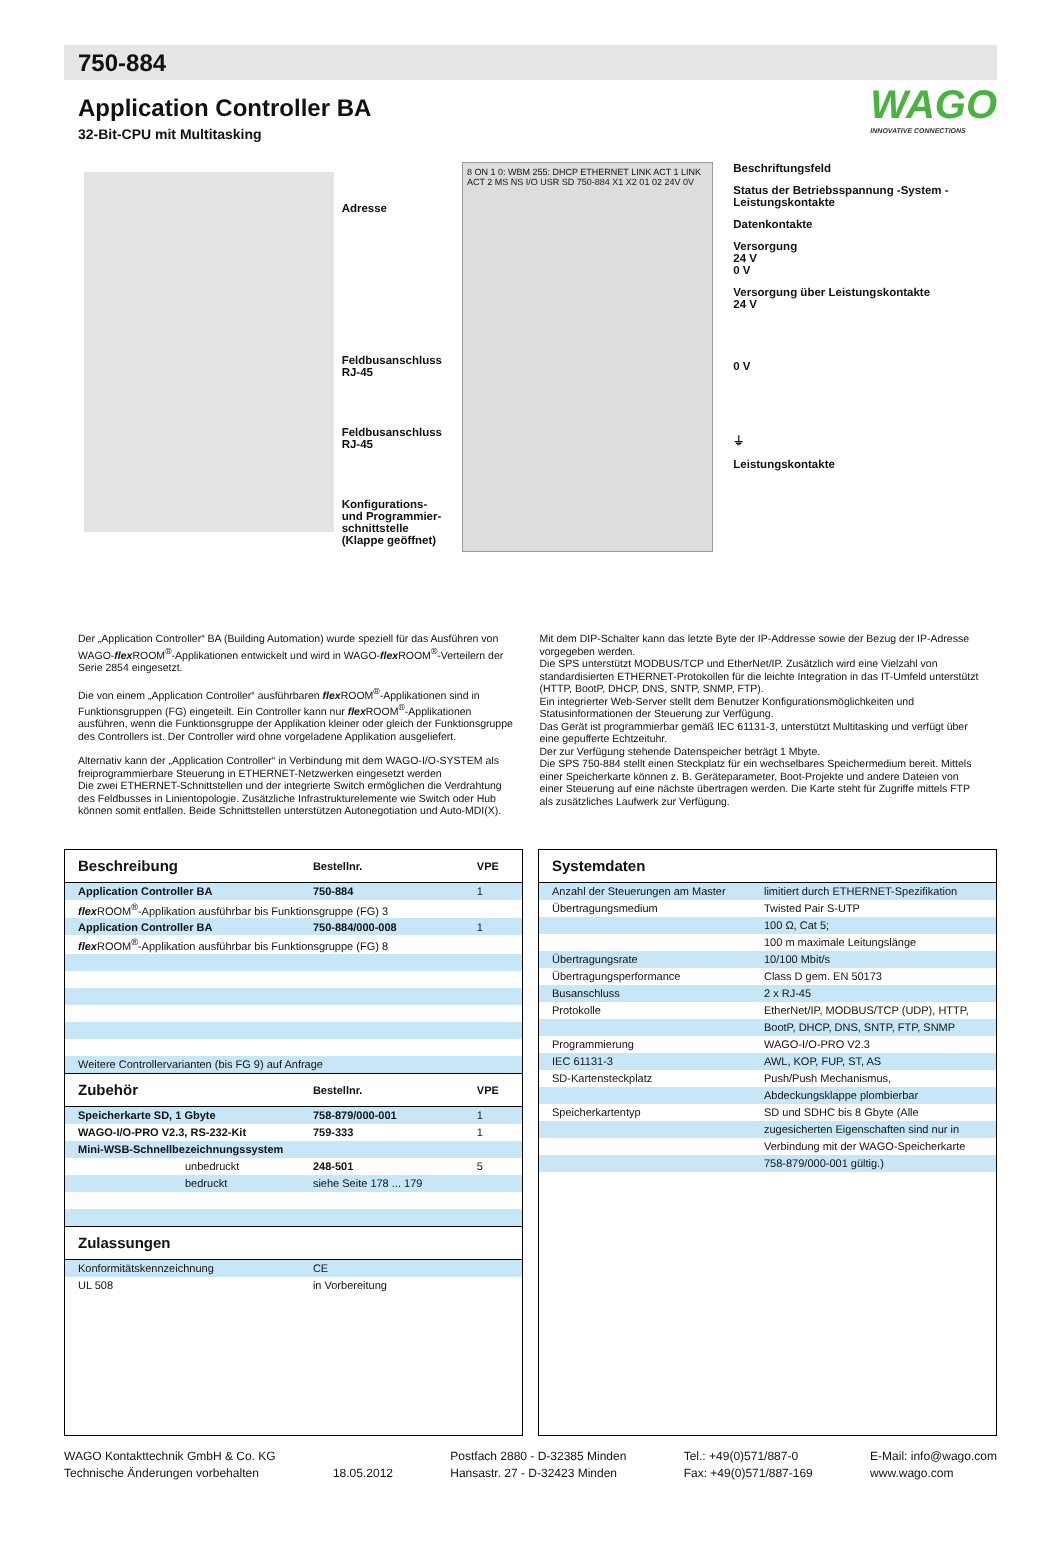750-884
Application Controller BA
32-Bit-CPU mit Multitasking
WAGO
INNOVATIVE CONNECTIONS
Adresse
Feldbusanschluss RJ-45
Feldbusanschluss RJ-45
Konfigurations- und Programmier-schnittstelle (Klappe geöffnet)
8 ON 1 0: WBM 255: DHCP ETHERNET LINK ACT 1 LINK ACT 2 MS NS I/O USR SD 750-884 X1 X2 01 02 24V 0V
Beschriftungsfeld
Status der Betriebsspannung -System -Leistungskontakte
Datenkontakte
Versorgung
24 V
0 V
Versorgung über Leistungskontakte
24 V
0 V
⏚
Leistungskontakte
Der „Application Controller“ BA (Building Automation) wurde speziell für das Ausführen von WAGO-flex ROOM<sup>®</sup>-Applikationen entwickelt und wird in WAGO-flex ROOM<sup>®</sup>-Verteilern der Serie 2854 eingesetzt.
Die von einem „Application Controller“ ausführbaren flex ROOM<sup>®</sup>-Applikationen sind in Funktionsgruppen (FG) eingeteilt. Ein Controller kann nur flex ROOM<sup>®</sup>-Applikationen ausführen, wenn die Funktionsgruppe der Applikation kleiner oder gleich der Funktionsgruppe des Controllers ist. Der Controller wird ohne vorgeladene Applikation ausgeliefert.
Alternativ kann der „Application Controller“ in Verbindung mit dem WAGO-I/O-SYSTEM als freiprogrammierbare Steuerung in ETHERNET-Netzwerken eingesetzt werden
Die zwei ETHERNET-Schnittstellen und der integrierte Switch ermöglichen die Verdrahtung des Feldbusses in Linientopologie. Zusätzliche Infrastrukturelemente wie Switch oder Hub können somit entfallen. Beide Schnittstellen unterstützen Autonegotiation und Auto-MDI(X).
Mit dem DIP-Schalter kann das letzte Byte der IP-Addresse sowie der Bezug der IP-Adresse vorgegeben werden.
Die SPS unterstützt MODBUS/TCP und EtherNet/IP. Zusätzlich wird eine Vielzahl von standardisierten ETHERNET-Protokollen für die leichte Integration in das IT-Umfeld unterstützt (HTTP, BootP, DHCP, DNS, SNTP, SNMP, FTP).
Ein integrierter Web-Server stellt dem Benutzer Konfigurationsmöglichkeiten und Statusinformationen der Steuerung zur Verfügung.
Das Gerät ist programmierbar gemäß IEC 61131-3, unterstützt Multitasking und verfügt über eine gepufferte Echtzeituhr.
Der zur Verfügung stehende Datenspeicher beträgt 1 Mbyte.
Die SPS 750-884 stellt einen Steckplatz für ein wechselbares Speichermedium bereit. Mittels einer Speicherkarte können z. B. Gerätepara­meter, Boot-Projekte und andere Dateien von einer Steuerung auf eine nächste übertragen werden. Die Karte steht für Zugriffe mittels FTP als zusätzliches Laufwerk zur Verfügung.
| Beschreibung | Bestellnr. | VPE |
| --- | --- | --- |
| Application Controller BA | 750-884 | 1 |
| flex ROOM<sup>®</sup>-Applikation ausführbar bis Funktionsgruppe (FG) 3 | | |
| Application Controller BA | 750-884/000-008 | 1 |
| flex ROOM<sup>®</sup>-Applikation ausführbar bis Funktionsgruppe (FG) 8 | | |
| Weitere Controllervarianten (bis FG 9) auf Anfrage | | |
| Zubehör | Bestellnr. | VPE |
| Speicherkarte SD, 1 Gbyte | 758-879/000-001 | 1 |
| WAGO-I/O-PRO V2.3, RS-232-Kit | 759-333 | 1 |
| Mini-WSB-Schnellbezeichnungssystem | | |
| unbedruckt | 248-501 | 5 |
| bedruckt | siehe Seite 178 ... 179 | |
| Zulassungen | | |
| Konformitätskennzeichnung | CE | |
| UL 508 | in Vorbereitung | |
| Systemdaten | |
| --- | --- |
| Anzahl der Steuerungen am Master | limitiert durch ETHERNET-Spezifikation |
| Übertragungsmedium | Twisted Pair S-UTP |
| | 100 Ω, Cat 5; |
| | 100 m maximale Leitungslänge |
| Übertragungsrate | 10/100 Mbit/s |
| Übertragungsperformance | Class D gem. EN 50173 |
| Busanschluss | 2 x RJ-45 |
| Protokolle | EtherNet/IP, MODBUS/TCP (UDP), HTTP, |
| | BootP, DHCP, DNS, SNTP, FTP, SNMP |
| Programmierung | WAGO-I/O-PRO V2.3 |
| IEC 61131-3 | AWL, KOP, FUP, ST, AS |
| SD-Kartensteckplatz | Push/Push Mechanismus, |
| | Abdeckungsklappe plombierbar |
| Speicherkartentyp | SD und SDHC bis 8 Gbyte (Alle |
| | zugesicherten Eigenschaften sind nur in |
| | Verbindung mit der WAGO-Speicherkarte |
| | 758-879/000-001 gültig.) |
WAGO Kontakttechnik GmbH & Co. KG
Technische Änderungen vorbehalten
18.05.2012 Postfach 2880 - D-32385 Minden
Hansastr. 27 - D-32423 Minden
Tel.: +49(0)571/887-0
Fax: +49(0)571/887-169
E-Mail: info@wago.com
www.wago.com